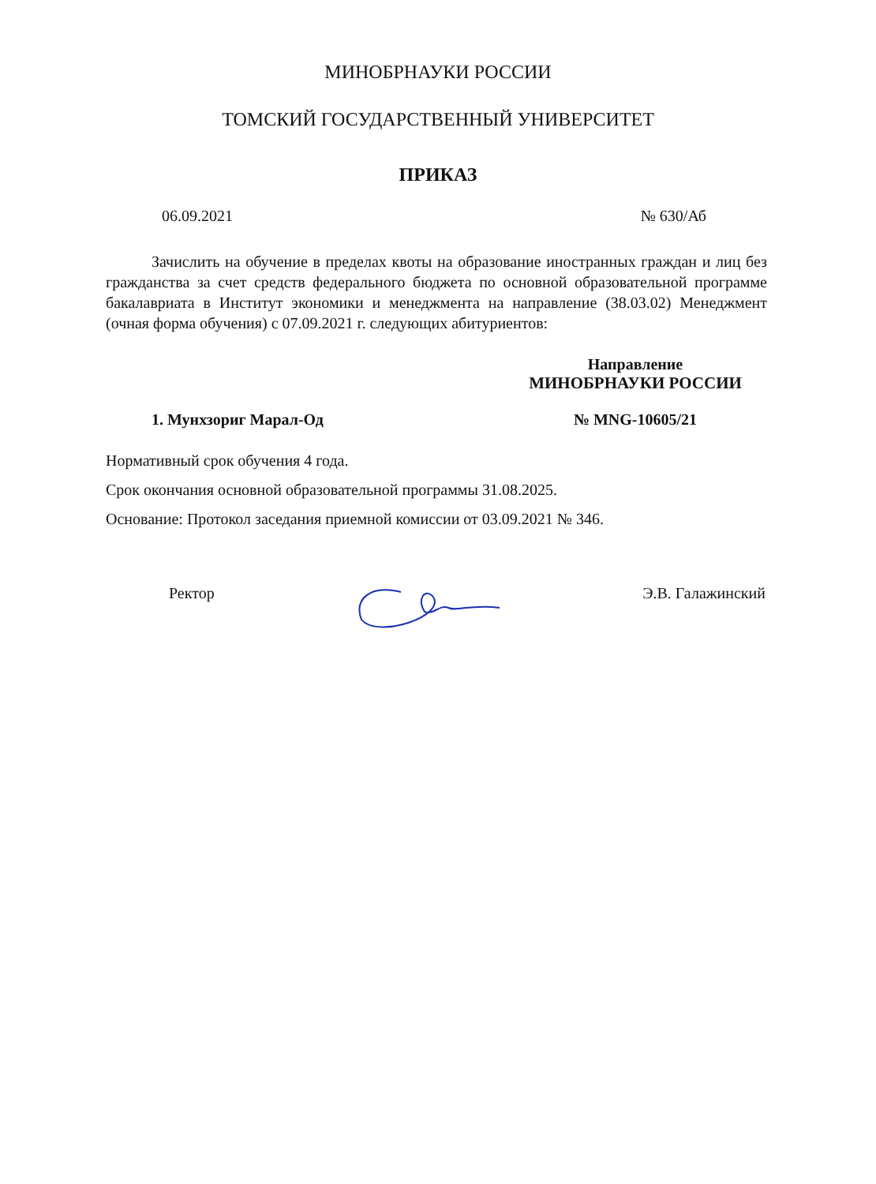МИНОБРНАУКИ РОССИИ
ТОМСКИЙ ГОСУДАРСТВЕННЫЙ УНИВЕРСИТЕТ
ПРИКАЗ
06.09.2021 № 630/Аб
Зачислить на обучение в пределах квоты на образование иностранных граждан и лиц без гражданства за счет средств федерального бюджета по основной образовательной программе бакалавриата в Институт экономики и менеджмента на направление (38.03.02) Менеджмент (очная форма обучения) с 07.09.2021 г. следующих абитуриентов:
Направление
МИНОБРНАУКИ РОССИИ
№ MNG-10605/21
1. Мунхзориг Марал-Од
Нормативный срок обучения 4 года.
Срок окончания основной образовательной программы 31.08.2025.
Основание: Протокол заседания приемной комиссии от 03.09.2021 № 346.
Ректор Э.В. Галажинский